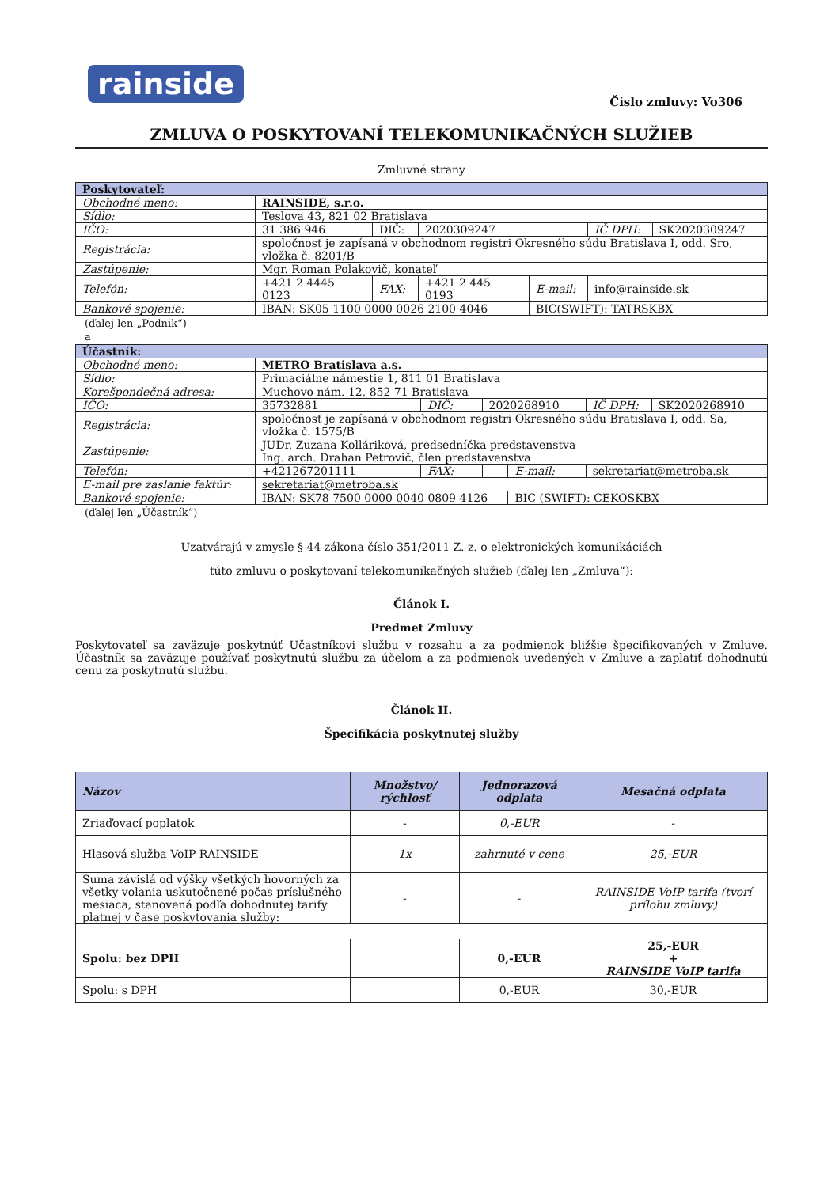rainside
Číslo zmluvy: Vo306
ZMLUVA O POSKYTOVANÍ TELEKOMUNIKAČNÝCH SLUŽIEB
Zmluvné strany
| Poskytovateľ: | | | | | | |
| Obchodné meno: | RAINSIDE, s.r.o. | | | | | |
| Sídlo: | Teslova 43, 821 02 Bratislava | | | | | |
| IČO: | 31 386 946 | DIČ: | 2020309247 | | IČ DPH: | SK2020309247 |
| Registrácia: | spoločnosť je zapísaná v obchodnom registri Okresného súdu Bratislava I, odd. Sro, vložka č. 8201/B | | | | | |
| Zastúpenie: | Mgr. Roman Polakovič, konateľ | | | | | |
| Telefón: | +421 2 4445 0123 | FAX: | +421 2 445 0193 | E-mail: | info@rainside.sk | |
| Bankové spojenie: | IBAN: SK05 1100 0000 0026 2100 4046 | | | BIC(SWIFT): TATRSKBX | | |
(ďalej len „Podnik“)
a
| Účastník: | | | | | | |
| Obchodné meno: | METRO Bratislava a.s. | | | | | |
| Sídlo: | Primaciálne námestie 1, 811 01 Bratislava | | | | | |
| Korešpondečná adresa: | Muchovo nám. 12, 852 71 Bratislava | | | | | |
| IČO: | 35732881 | DIČ: | 2020268910 | | IČ DPH: | SK2020268910 |
| Registrácia: | spoločnosť je zapísaná v obchodnom registri Okresného súdu Bratislava I, odd. Sa, vložka č. 1575/B | | | | | |
| Zastúpenie: | JUDr. Zuzana Kolláriková, predsedníčka predstavenstva Ing. arch. Drahan Petrovič, člen predstavenstva | | | | | |
| Telefón: | +421267201111 | FAX: | | E-mail: | sekretariat@metroba.sk | |
| E-mail pre zaslanie faktúr: | sekretariat@metroba.sk | | | | | |
| Bankové spojenie: | IBAN: SK78 7500 0000 0040 0809 4126 | | | BIC (SWIFT): CEKOSKBX | | |
(ďalej len „Účastník“)
Uzatvárajú v zmysle § 44 zákona číslo 351/2011 Z. z. o elektronických komunikáciách
túto zmluvu o poskytovaní telekomunikačných služieb (ďalej len „Zmluva“):
Článok I.
Predmet Zmluvy
Poskytovateľ sa zaväzuje poskytnúť Účastníkovi službu v rozsahu a za podmienok bližšie špecifikovaných v Zmluve. Účastník sa zaväzuje používať poskytnutú službu za účelom a za podmienok uvedených v Zmluve a zaplatiť dohodnutú cenu za poskytnutú službu.
Článok II.
Špecifikácia poskytnutej služby
| Názov | Množstvo/ rýchlosť | Jednorazová odplata | Mesačná odplata |
| --- | --- | --- | --- |
| Zriaďovací poplatok | - | 0,-EUR | - |
| Hlasová služba VoIP RAINSIDE | 1x | zahrnuté v cene | 25,-EUR |
| Suma závislá od výšky všetkých hovorných za všetky volania uskutočnené počas príslušného mesiaca, stanovená podľa dohodnutej tarify platnej v čase poskytovania služby: | - | - | RAINSIDE VoIP tarifa (tvorí prílohu zmluvy) |
| Spolu: bez DPH | | 0,-EUR | 25,-EUR + RAINSIDE VoIP tarifa |
| Spolu: s DPH | | 0,-EUR | 30,-EUR |